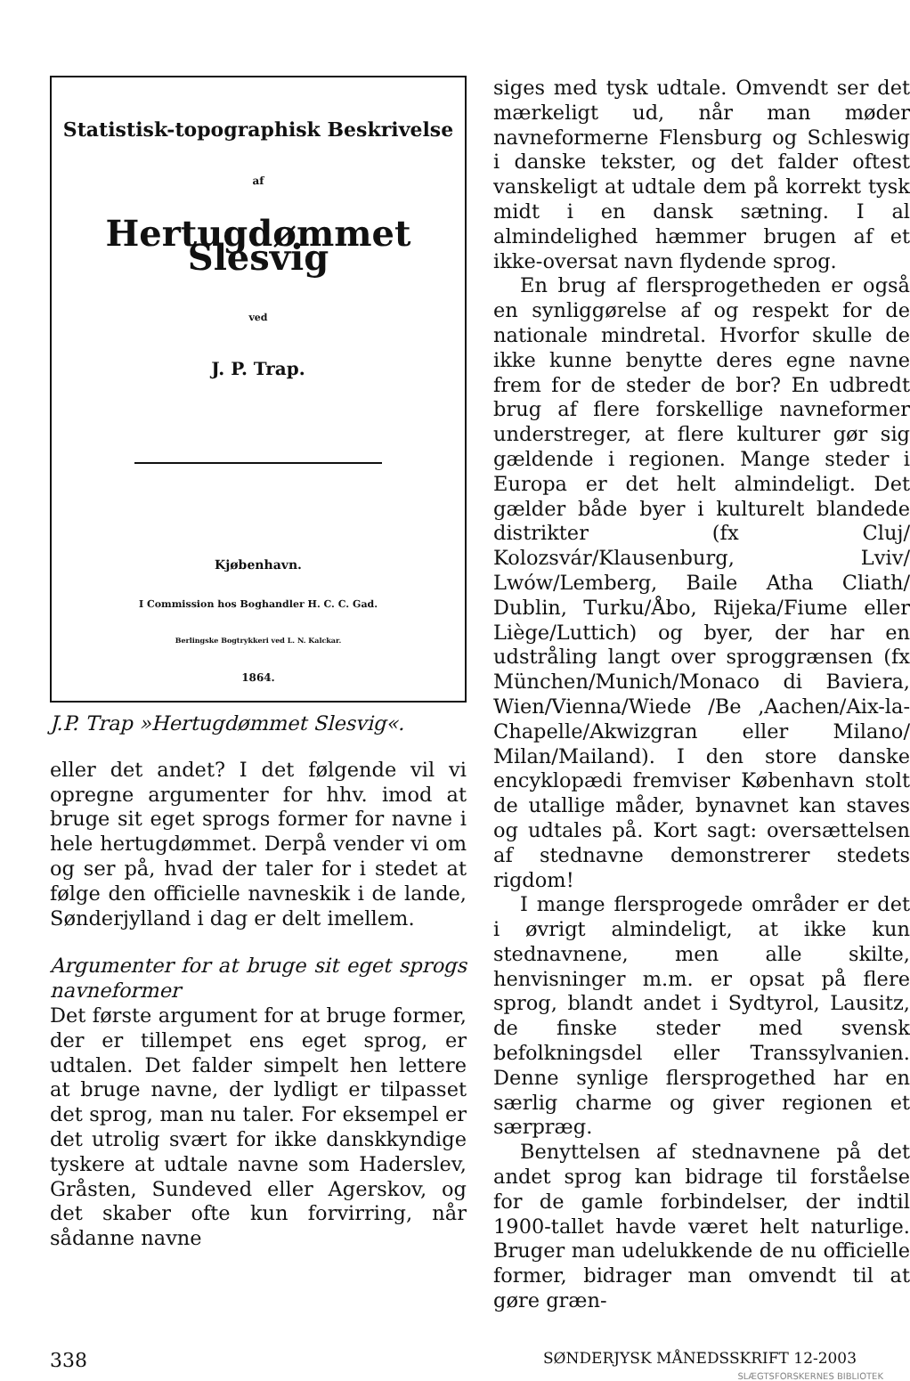Statistisk-topographisk Beskrivelse
af
Hertugdømmet Slesvig
ved
J. P. Trap.
Kjøbenhavn.
I Commission hos Boghandler H. C. C. Gad.
Berlingske Bogtrykkeri ved L. N. Kalckar.
1864.
J.P. Trap »Hertugdømmet Slesvig«.
eller det andet? I det følgende vil vi opregne argumenter for hhv. imod at bruge sit eget sprogs former for navne i hele hertugdømmet. Derpå vender vi om og ser på, hvad der taler for i stedet at følge den officielle navneskik i de lande, Sønderjylland i dag er delt imellem.
Argumenter for at bruge sit eget sprogs navneformer
Det første argument for at bruge former, der er tillempet ens eget sprog, er udtalen. Det falder simpelt hen lettere at bruge navne, der lydligt er tilpasset det sprog, man nu taler. For eksempel er det utrolig svært for ikke danskkyndige tyskere at udtale navne som Haderslev, Gråsten, Sundeved eller Agerskov, og det skaber ofte kun forvirring, når sådanne navne
siges med tysk udtale. Omvendt ser det mærkeligt ud, når man møder navneformerne Flensburg og Schleswig i danske tekster, og det falder oftest vanskeligt at udtale dem på korrekt tysk midt i en dansk sætning. I al almindelighed hæmmer brugen af et ikke-oversat navn flydende sprog.
En brug af flersprogetheden er også en synliggørelse af og respekt for de nationale mindretal. Hvorfor skulle de ikke kunne benytte deres egne navne frem for de steder de bor? En udbredt brug af flere forskellige navneformer understreger, at flere kulturer gør sig gældende i regionen. Mange steder i Europa er det helt almindeligt. Det gælder både byer i kulturelt blandede distrikter (fx Cluj/ Kolozsvár/Klausenburg, Lviv/ Lwów/Lemberg, Baile Atha Cliath/ Dublin, Turku/Åbo, Rijeka/Fiume eller Liège/Luttich) og byer, der har en udstråling langt over sproggrænsen (fx München/Munich/Monaco di Baviera, Wien/Vienna/Wiede /Be ,Aachen/Aix-la-Chapelle/Akwizgran eller Milano/ Milan/Mailand). I den store danske encyklopædi fremviser København stolt de utallige måder, bynavnet kan staves og udtales på. Kort sagt: oversættelsen af stednavne demonstrerer stedets rigdom!
I mange flersprogede områder er det i øvrigt almindeligt, at ikke kun stednavnene, men alle skilte, henvisninger m.m. er opsat på flere sprog, blandt andet i Sydtyrol, Lausitz, de finske steder med svensk befolkningsdel eller Transsylvanien. Denne synlige flersprogethed har en særlig charme og giver regionen et særpræg.
Benyttelsen af stednavnene på det andet sprog kan bidrage til forståelse for de gamle forbindelser, der indtil 1900-tallet havde været helt naturlige. Bruger man udelukkende de nu officielle former, bidrager man omvendt til at gøre græn-
338 SØNDERJYSK MÅNEDSSKRIFT 12-2003
SLÆGTSFORSKERNES BIBLIOTEK